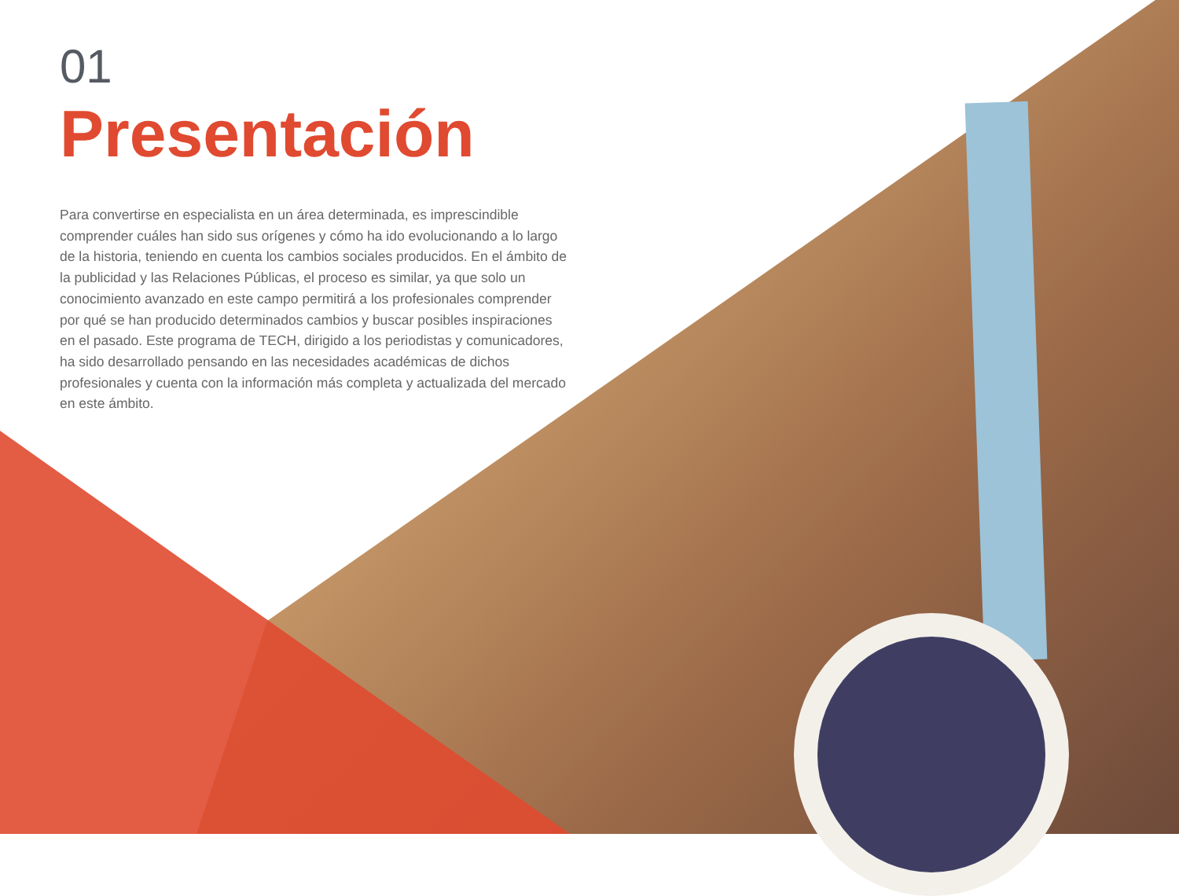01
Presentación
Para convertirse en especialista en un área determinada, es imprescindible comprender cuáles han sido sus orígenes y cómo ha ido evolucionando a lo largo de la historia, teniendo en cuenta los cambios sociales producidos. En el ámbito de la publicidad y las Relaciones Públicas, el proceso es similar, ya que solo un conocimiento avanzado en este campo permitirá a los profesionales comprender por qué se han producido determinados cambios y buscar posibles inspiraciones en el pasado. Este programa de TECH, dirigido a los periodistas y comunicadores, ha sido desarrollado pensando en las necesidades académicas de dichos profesionales y cuenta con la información más completa y actualizada del mercado en este ámbito.